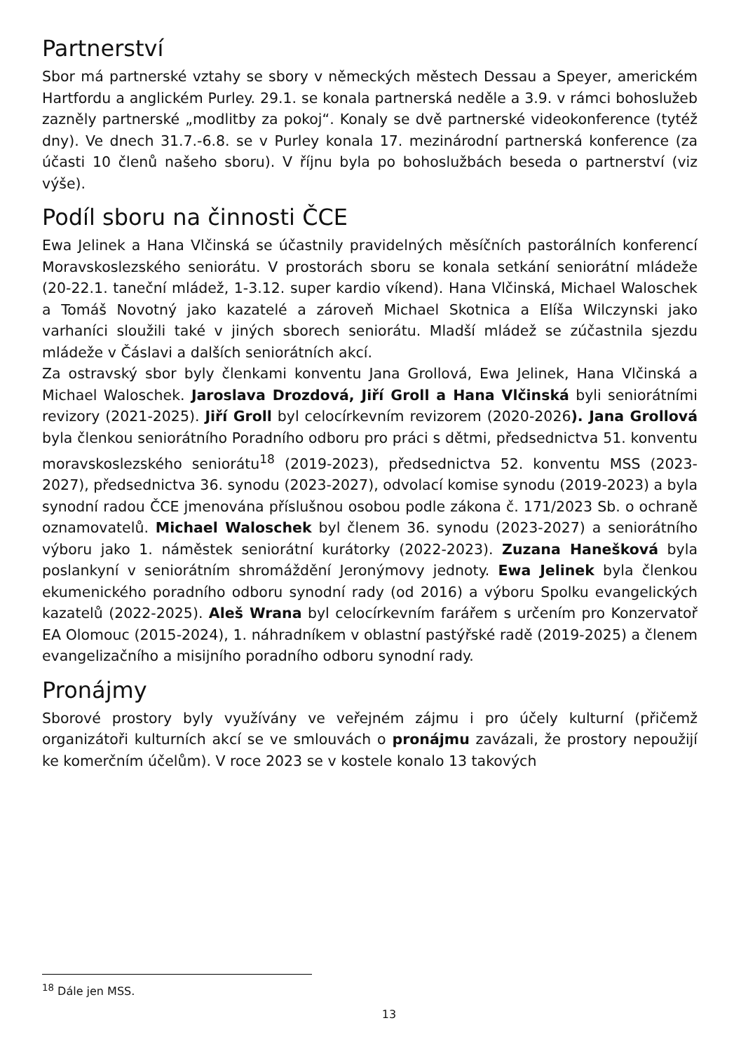Partnerství
Sbor má partnerské vztahy se sbory v německých městech Dessau a Speyer, americkém Hartfordu a anglickém Purley. 29.1. se konala partnerská neděle a 3.9. v rámci bohoslužeb zazněly partnerské „modlitby za pokoj“. Konaly se dvě partnerské videokonference (tytéž dny). Ve dnech 31.7.-6.8. se v Purley konala 17. mezinárodní partnerská konference (za účasti 10 členů našeho sboru). V říjnu byla po bohoslužbách beseda o partnerství (viz výše).
Podíl sboru na činnosti ČCE
Ewa Jelinek a Hana Vlčinská se účastnily pravidelných měsíčních pastorálních konferencí Moravskoslezského seniorátu. V prostorách sboru se konala setkání seniorátní mládeže (20-22.1. taneční mládež, 1-3.12. super kardio víkend). Hana Vlčinská, Michael Waloschek a Tomáš Novotný jako kazatelé a zároveň Michael Skotnica a Elíša Wilczynski jako varhaníci sloužili také v jiných sborech seniorátu. Mladší mládež se zúčastnila sjezdu mládeže v Čáslavi a dalších seniorátních akcí.
Za ostravský sbor byly členkami konventu Jana Grollová, Ewa Jelinek, Hana Vlčinská a Michael Waloschek. Jaroslava Drozdová, Jiří Groll a Hana Vlčinská byli seniorátními revizory (2021-2025). Jiří Groll byl celocírkevním revizorem (2020-2026). Jana Grollová byla členkou seniorátního Poradního odboru pro práci s dětmi, předsednictva 51. konventu moravskoslezského seniorátu<sup>18</sup> (2019-2023), předsednictva 52. konventu MSS (2023-2027), předsednictva 36. synodu (2023-2027), odvolací komise synodu (2019-2023) a byla synodní radou ČCE jmenována příslušnou osobou podle zákona č. 171/2023 Sb. o ochraně oznamovatelů. Michael Waloschek byl členem 36. synodu (2023-2027) a seniorátního výboru jako 1. náměstek seniorátní kurátorky (2022-2023). Zuzana Hanešková byla poslankyní v seniorátním shromáždění Jeronýmovy jednoty. Ewa Jelinek byla členkou ekumenického poradního odboru synodní rady (od 2016) a výboru Spolku evangelických kazatelů (2022-2025). Aleš Wrana byl celocírkevním farářem s určením pro Konzervatoř EA Olomouc (2015-2024), 1. náhradníkem v oblastní pastýřské radě (2019-2025) a členem evangelizačního a misijního poradního odboru synodní rady.
Pronájmy
Sborové prostory byly využívány ve veřejném zájmu i pro účely kulturní (přičemž organizátoři kulturních akcí se ve smlouvách o pronájmu zavázali, že prostory nepoužijí ke komerčním účelům). V roce 2023 se v kostele konalo 13 takových
<sup>18</sup> Dále jen MSS.
13